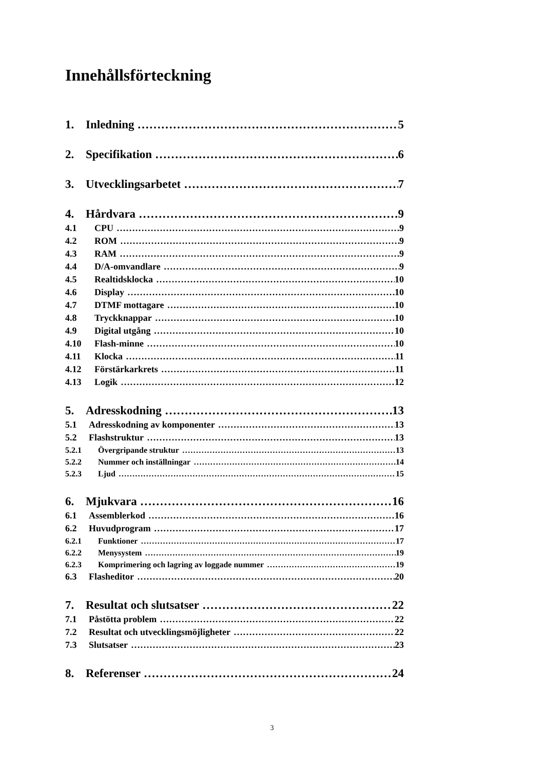Innehållsförteckning
1. Inledning 5
2. Specifikation 6
3. Utvecklingsarbetet 7
4. Hårdvara 9
4.1 CPU 9
4.2 ROM 9
4.3 RAM 9
4.4 D/A-omvandlare 9
4.5 Realtidsklocka 10
4.6 Display 10
4.7 DTMF mottagare 10
4.8 Tryckknappar 10
4.9 Digital utgång 10
4.10 Flash-minne 10
4.11 Klocka 11
4.12 Förstärkarkrets 11
4.13 Logik 12
5. Adresskodning 13
5.1 Adresskodning av komponenter 13
5.2 Flashstruktur 13
5.2.1 Övergripande struktur 13
5.2.2 Nummer och inställningar 14
5.2.3 Ljud 15
6. Mjukvara 16
6.1 Assemblerkod 16
6.2 Huvudprogram 17
6.2.1 Funktioner 17
6.2.2 Menysystem 19
6.2.3 Komprimering och lagring av loggade nummer 19
6.3 Flasheditor 20
7. Resultat och slutsatser 22
7.1 Påstötta problem 22
7.2 Resultat och utvecklingsmöjligheter 22
7.3 Slutsatser 23
8. Referenser 24
3